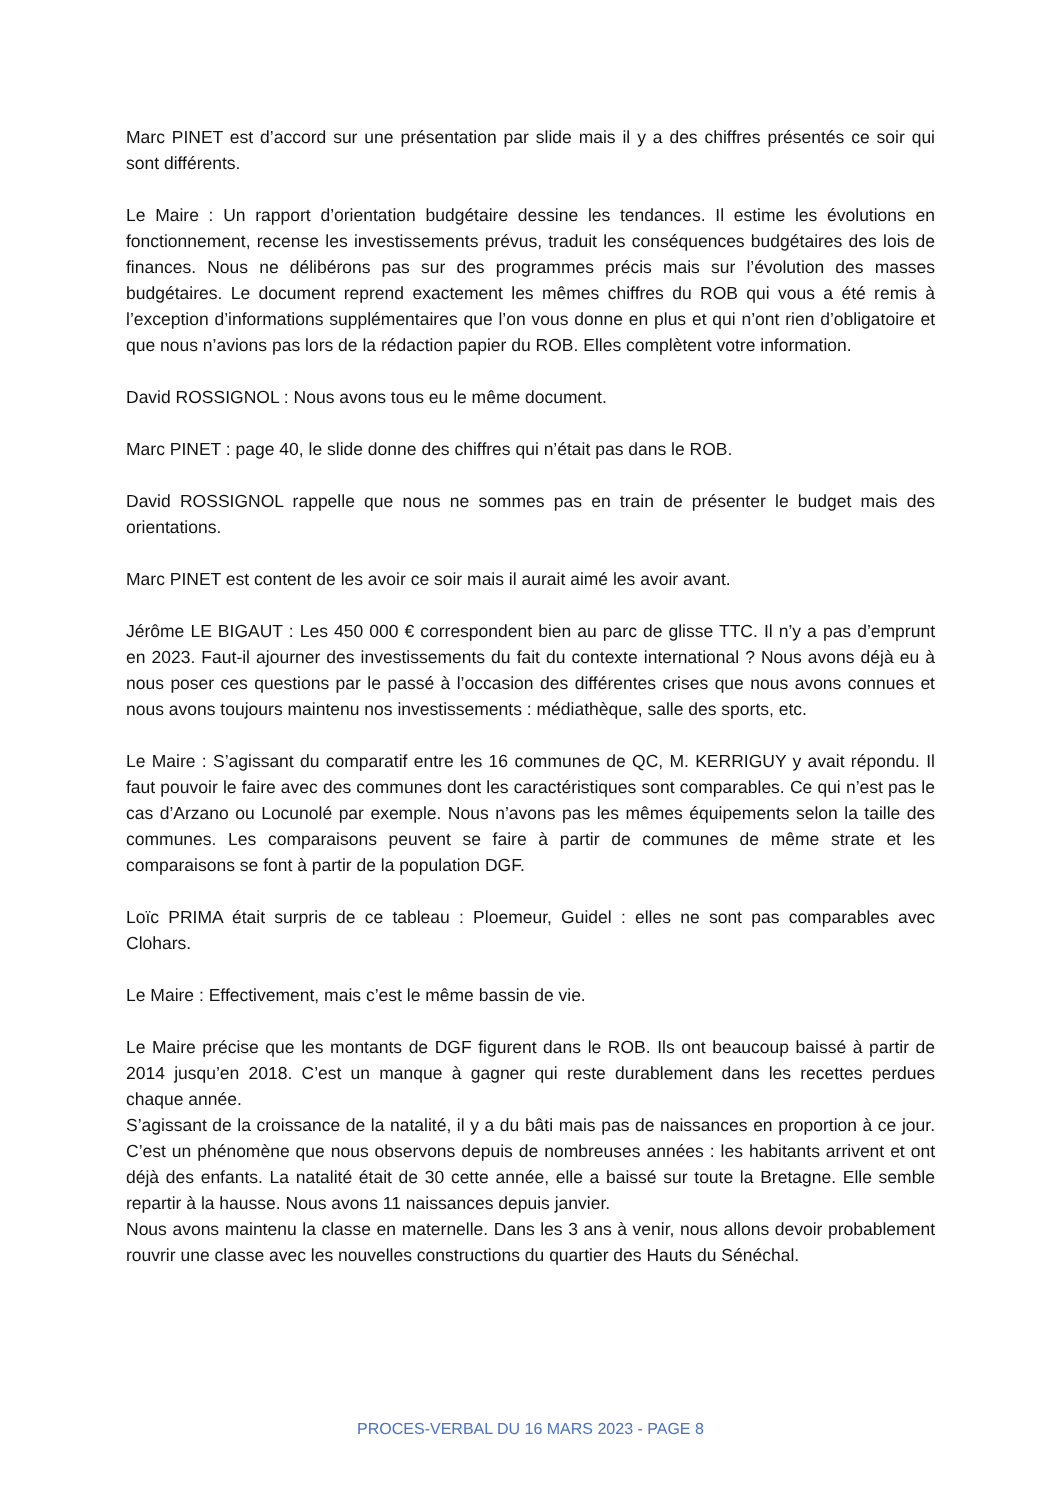Marc PINET est d’accord sur une présentation par slide mais il y a des chiffres présentés ce soir qui sont différents.
Le Maire : Un rapport d’orientation budgétaire dessine les tendances. Il estime les évolutions en fonctionnement, recense les investissements prévus, traduit les conséquences budgétaires des lois de finances. Nous ne délibérons pas sur des programmes précis mais sur l’évolution des masses budgétaires. Le document reprend exactement les mêmes chiffres du ROB qui vous a été remis à l’exception d’informations supplémentaires que l’on vous donne en plus et qui n’ont rien d’obligatoire et que nous n’avions pas lors de la rédaction papier du ROB. Elles complètent votre information.
David ROSSIGNOL : Nous avons tous eu le même document.
Marc PINET : page 40, le slide donne des chiffres qui n’était pas dans le ROB.
David ROSSIGNOL rappelle que nous ne sommes pas en train de présenter le budget mais des orientations.
Marc PINET est content de les avoir ce soir mais il aurait aimé les avoir avant.
Jérôme LE BIGAUT : Les 450 000 € correspondent bien au parc de glisse TTC. Il n’y a pas d’emprunt en 2023. Faut-il ajourner des investissements du fait du contexte international ? Nous avons déjà eu à nous poser ces questions par le passé à l’occasion des différentes crises que nous avons connues et nous avons toujours maintenu nos investissements : médiathèque, salle des sports, etc.
Le Maire : S’agissant du comparatif entre les 16 communes de QC, M. KERRIGUY y avait répondu. Il faut pouvoir le faire avec des communes dont les caractéristiques sont comparables. Ce qui n’est pas le cas d’Arzano ou Locunolé par exemple. Nous n’avons pas les mêmes équipements selon la taille des communes. Les comparaisons peuvent se faire à partir de communes de même strate et les comparaisons se font à partir de la population DGF.
Loïc PRIMA était surpris de ce tableau : Ploemeur, Guidel : elles ne sont pas comparables avec Clohars.
Le Maire : Effectivement, mais c’est le même bassin de vie.
Le Maire précise que les montants de DGF figurent dans le ROB. Ils ont beaucoup baissé à partir de 2014 jusqu’en 2018. C’est un manque à gagner qui reste durablement dans les recettes perdues chaque année.
S’agissant de la croissance de la natalité, il y a du bâti mais pas de naissances en proportion à ce jour. C’est un phénomène que nous observons depuis de nombreuses années : les habitants arrivent et ont déjà des enfants. La natalité était de 30 cette année, elle a baissé sur toute la Bretagne. Elle semble repartir à la hausse. Nous avons 11 naissances depuis janvier.
Nous avons maintenu la classe en maternelle. Dans les 3 ans à venir, nous allons devoir probablement rouvrir une classe avec les nouvelles constructions du quartier des Hauts du Sénéchal.
PROCES-VERBAL DU 16 MARS 2023 - PAGE 8